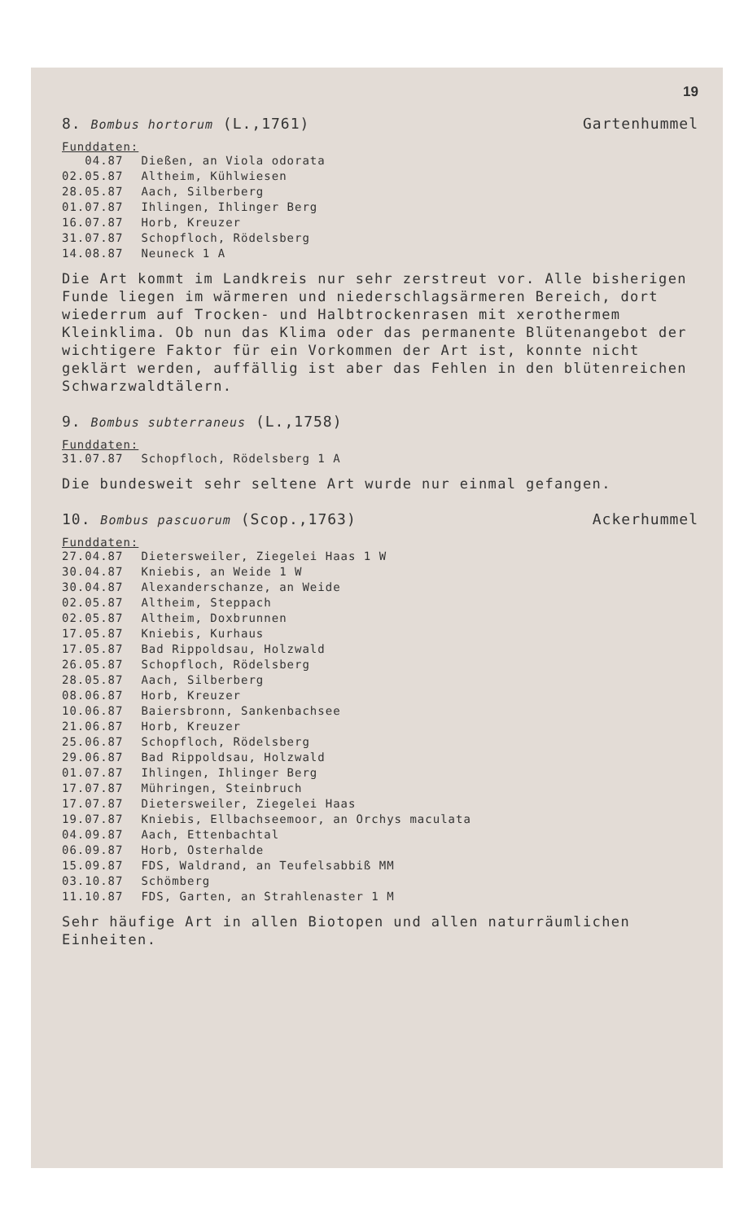19
8. Bombus hortorum (L.,1761) Gartenhummel
Funddaten:
| 04.87 | Dießen, an Viola odorata |
| 02.05.87 | Altheim, Kühlwiesen |
| 28.05.87 | Aach, Silberberg |
| 01.07.87 | Ihlingen, Ihlinger Berg |
| 16.07.87 | Horb, Kreuzer |
| 31.07.87 | Schopfloch, Rödelsberg |
| 14.08.87 | Neuneck 1 A |
Die Art kommt im Landkreis nur sehr zerstreut vor. Alle bisherigen Funde liegen im wärmeren und niederschlagsärmeren Bereich, dort wiederrum auf Trocken- und Halbtrockenrasen mit xerothermem Kleinklima. Ob nun das Klima oder das permanente Blütenangebot der wichtigere Faktor für ein Vorkommen der Art ist, konnte nicht geklärt werden, auffällig ist aber das Fehlen in den blütenreichen Schwarzwaldtälern.
9. Bombus subterraneus (L.,1758)
Funddaten:
| 31.07.87 | Schopfloch, Rödelsberg 1 A |
Die bundesweit sehr seltene Art wurde nur einmal gefangen.
10. Bombus pascuorum (Scop.,1763) Ackerhummel
Funddaten:
| 27.04.87 | Dietersweiler, Ziegelei Haas 1 W |
| 30.04.87 | Kniebis, an Weide 1 W |
| 30.04.87 | Alexanderschanze, an Weide |
| 02.05.87 | Altheim, Steppach |
| 02.05.87 | Altheim, Doxbrunnen |
| 17.05.87 | Kniebis, Kurhaus |
| 17.05.87 | Bad Rippoldsau, Holzwald |
| 26.05.87 | Schopfloch, Rödelsberg |
| 28.05.87 | Aach, Silberberg |
| 08.06.87 | Horb, Kreuzer |
| 10.06.87 | Baiersbronn, Sankenbachsee |
| 21.06.87 | Horb, Kreuzer |
| 25.06.87 | Schopfloch, Rödelsberg |
| 29.06.87 | Bad Rippoldsau, Holzwald |
| 01.07.87 | Ihlingen, Ihlinger Berg |
| 17.07.87 | Mühringen, Steinbruch |
| 17.07.87 | Dietersweiler, Ziegelei Haas |
| 19.07.87 | Kniebis, Ellbachseemoor, an Orchys maculata |
| 04.09.87 | Aach, Ettenbachtal |
| 06.09.87 | Horb, Osterhalde |
| 15.09.87 | FDS, Waldrand, an Teufelsabbiß MM |
| 03.10.87 | Schömberg |
| 11.10.87 | FDS, Garten, an Strahlenaster 1 M |
Sehr häufige Art in allen Biotopen und allen naturräumlichen Einheiten.